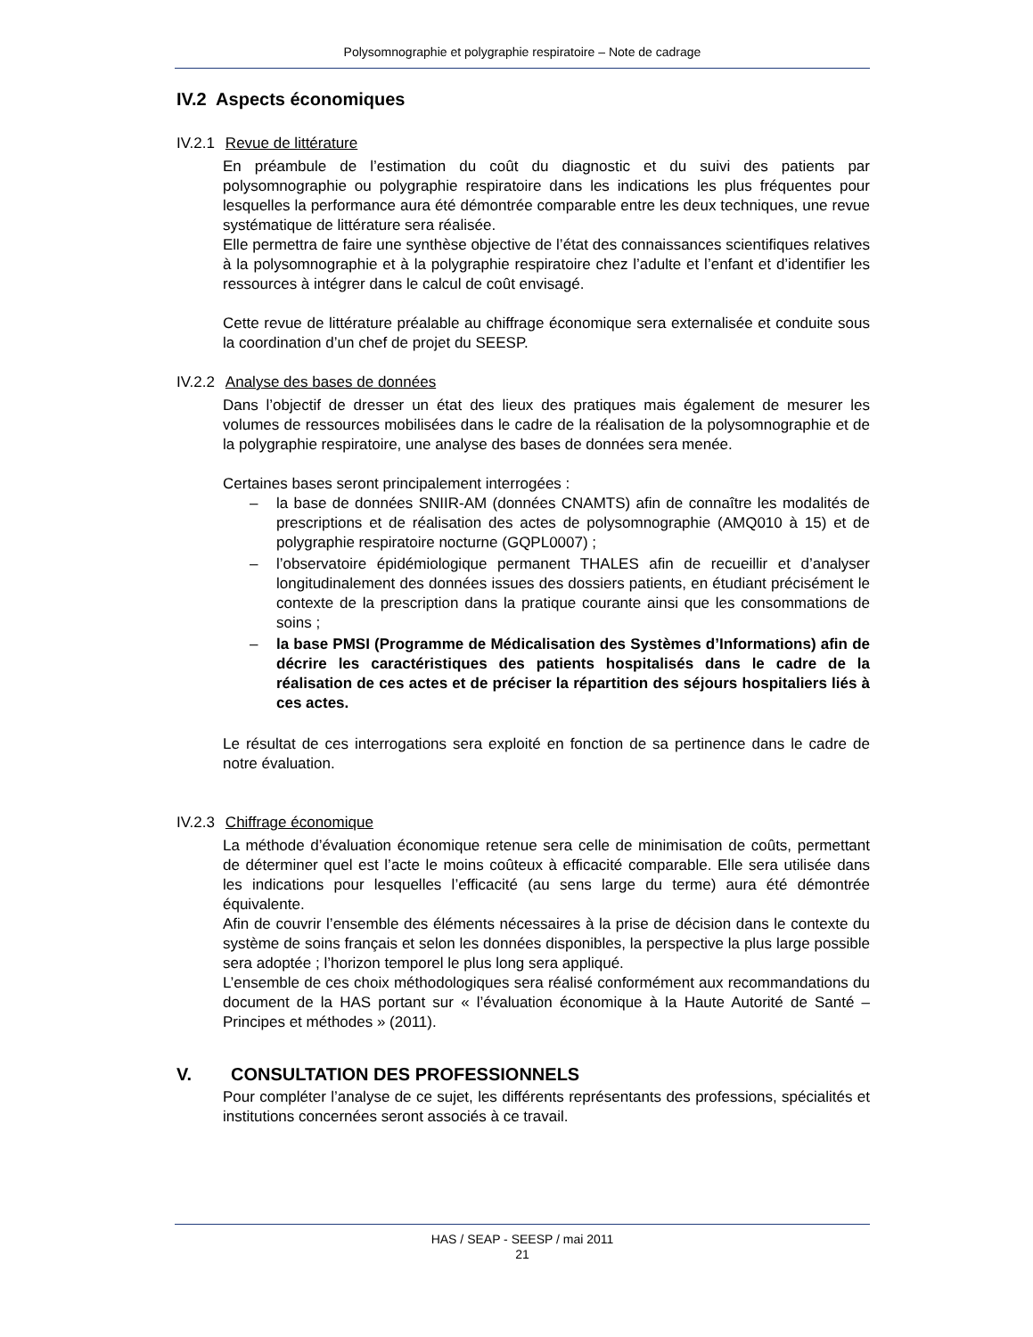Polysomnographie et polygraphie respiratoire – Note de cadrage
IV.2 Aspects économiques
IV.2.1 Revue de littérature
En préambule de l’estimation du coût du diagnostic et du suivi des patients par polysomnographie ou polygraphie respiratoire dans les indications les plus fréquentes pour lesquelles la performance aura été démontrée comparable entre les deux techniques, une revue systématique de littérature sera réalisée.
Elle permettra de faire une synthèse objective de l’état des connaissances scientifiques relatives à la polysomnographie et à la polygraphie respiratoire chez l’adulte et l’enfant et d’identifier les ressources à intégrer dans le calcul de coût envisagé.
Cette revue de littérature préalable au chiffrage économique sera externalisée et conduite sous la coordination d’un chef de projet du SEESP.
IV.2.2 Analyse des bases de données
Dans l’objectif de dresser un état des lieux des pratiques mais également de mesurer les volumes de ressources mobilisées dans le cadre de la réalisation de la polysomnographie et de la polygraphie respiratoire, une analyse des bases de données sera menée.
Certaines bases seront principalement interrogées :
– la base de données SNIIR-AM (données CNAMTS) afin de connaître les modalités de prescriptions et de réalisation des actes de polysomnographie (AMQ010 à 15) et de polygraphie respiratoire nocturne (GQPL0007) ;
– l’observatoire épidémiologique permanent THALES afin de recueillir et d’analyser longitudinalement des données issues des dossiers patients, en étudiant précisément le contexte de la prescription dans la pratique courante ainsi que les consommations de soins ;
– la base PMSI (Programme de Médicalisation des Systèmes d’Informations) afin de décrire les caractéristiques des patients hospitalisés dans le cadre de la réalisation de ces actes et de préciser la répartition des séjours hospitaliers liés à ces actes.
Le résultat de ces interrogations sera exploité en fonction de sa pertinence dans le cadre de notre évaluation.
IV.2.3 Chiffrage économique
La méthode d’évaluation économique retenue sera celle de minimisation de coûts, permettant de déterminer quel est l’acte le moins coûteux à efficacité comparable. Elle sera utilisée dans les indications pour lesquelles l’efficacité (au sens large du terme) aura été démontrée équivalente.
Afin de couvrir l’ensemble des éléments nécessaires à la prise de décision dans le contexte du système de soins français et selon les données disponibles, la perspective la plus large possible sera adoptée ; l’horizon temporel le plus long sera appliqué.
L’ensemble de ces choix méthodologiques sera réalisé conformément aux recommandations du document de la HAS portant sur « l’évaluation économique à la Haute Autorité de Santé – Principes et méthodes » (2011).
V. CONSULTATION DES PROFESSIONNELS
Pour compléter l’analyse de ce sujet, les différents représentants des professions, spécialités et institutions concernées seront associés à ce travail.
HAS / SEAP - SEESP / mai 2011
21